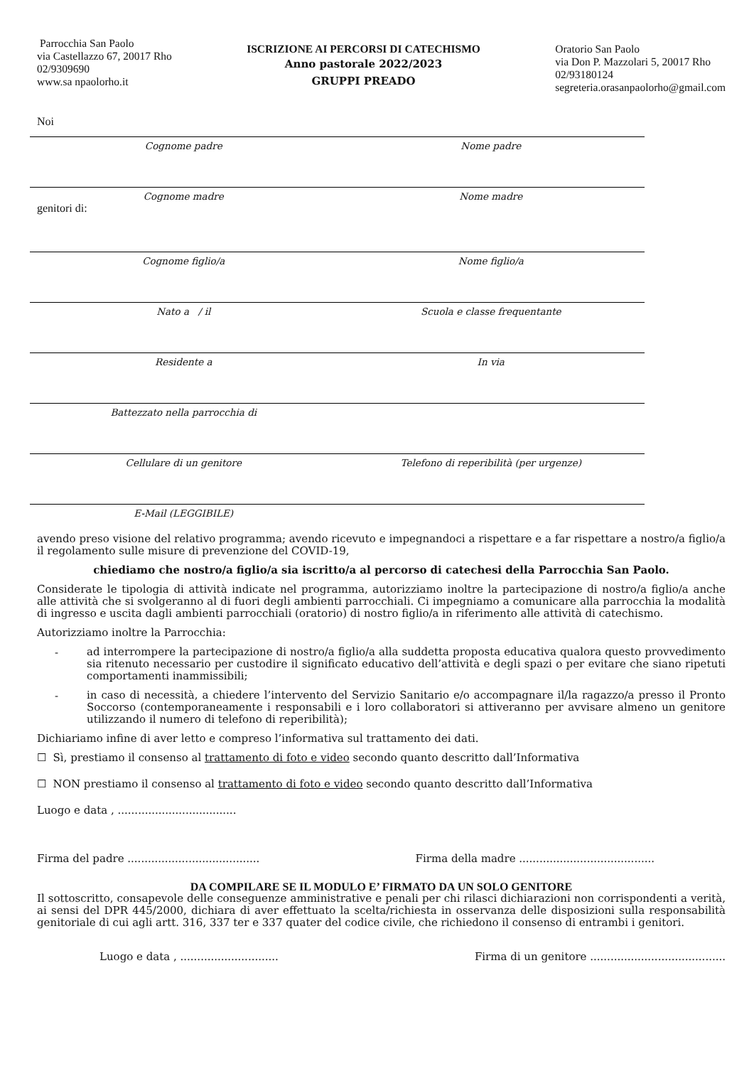Parrocchia San Paolo
via Castellazzo 67, 20017 Rho
02/9309690
www.sa npaolorho.it
ISCRIZIONE AI PERCORSI DI CATECHISMO
Anno pastorale 2022/2023
GRUPPI PREADO
Oratorio San Paolo
via Don P. Mazzolari 5, 20017 Rho
02/93180124
segreteria.orasanpaolorho@gmail.com
Noi
Cognome padre Nome padre
Cognome madre Nome madre
genitori di:
Cognome figlio/a Nome figlio/a
Nato a / il Scuola e classe frequentante
Residente a In via
Battezzato nella parrocchia di
Cellulare di un genitore Telefono di reperibilità (per urgenze)
E-Mail (LEGGIBILE)
avendo preso visione del relativo programma; avendo ricevuto e impegnandoci a rispettare e a far rispettare a nostro/a figlio/a il regolamento sulle misure di prevenzione del COVID-19,
chiediamo che nostro/a figlio/a sia iscritto/a al percorso di catechesi della Parrocchia San Paolo.
Considerate le tipologia di attività indicate nel programma, autorizziamo inoltre la partecipazione di nostro/a figlio/a anche alle attività che si svolgeranno al di fuori degli ambienti parrocchiali. Ci impegniamo a comunicare alla parrocchia la modalità di ingresso e uscita dagli ambienti parrocchiali (oratorio) di nostro figlio/a in riferimento alle attività di catechismo.
Autorizziamo inoltre la Parrocchia:
-
ad interrompere la partecipazione di nostro/a figlio/a alla suddetta proposta educativa qualora questo provvedimento sia ritenuto necessario per custodire il significato educativo dell’attività e degli spazi o per evitare che siano ripetuti comportamenti inammissibili;
-
in caso di necessità, a chiedere l’intervento del Servizio Sanitario e/o accompagnare il/la ragazzo/a presso il Pronto Soccorso (contemporaneamente i responsabili e i loro collaboratori si attiveranno per avvisare almeno un genitore utilizzando il numero di telefono di reperibilità);
Dichiariamo infine di aver letto e compreso l’informativa sul trattamento dei dati.
☐ Sì, prestiamo il consenso al trattamento di foto e video secondo quanto descritto dall’Informativa
☐ NON prestiamo il consenso al trattamento di foto e video secondo quanto descritto dall’Informativa
Luogo e data , ...................................
Firma del padre ....................................... Firma della madre ........................................
DA COMPILARE SE IL MODULO E’ FIRMATO DA UN SOLO GENITORE
Il sottoscritto, consapevole delle conseguenze amministrative e penali per chi rilasci dichiarazioni non corrispondenti a verità, ai sensi del DPR 445/2000, dichiara di aver effettuato la scelta/richiesta in osservanza delle disposizioni sulla responsabilità genitoriale di cui agli artt. 316, 337 ter e 337 quater del codice civile, che richiedono il consenso di entrambi i genitori.
Luogo e data , ............................. Firma di un genitore ........................................